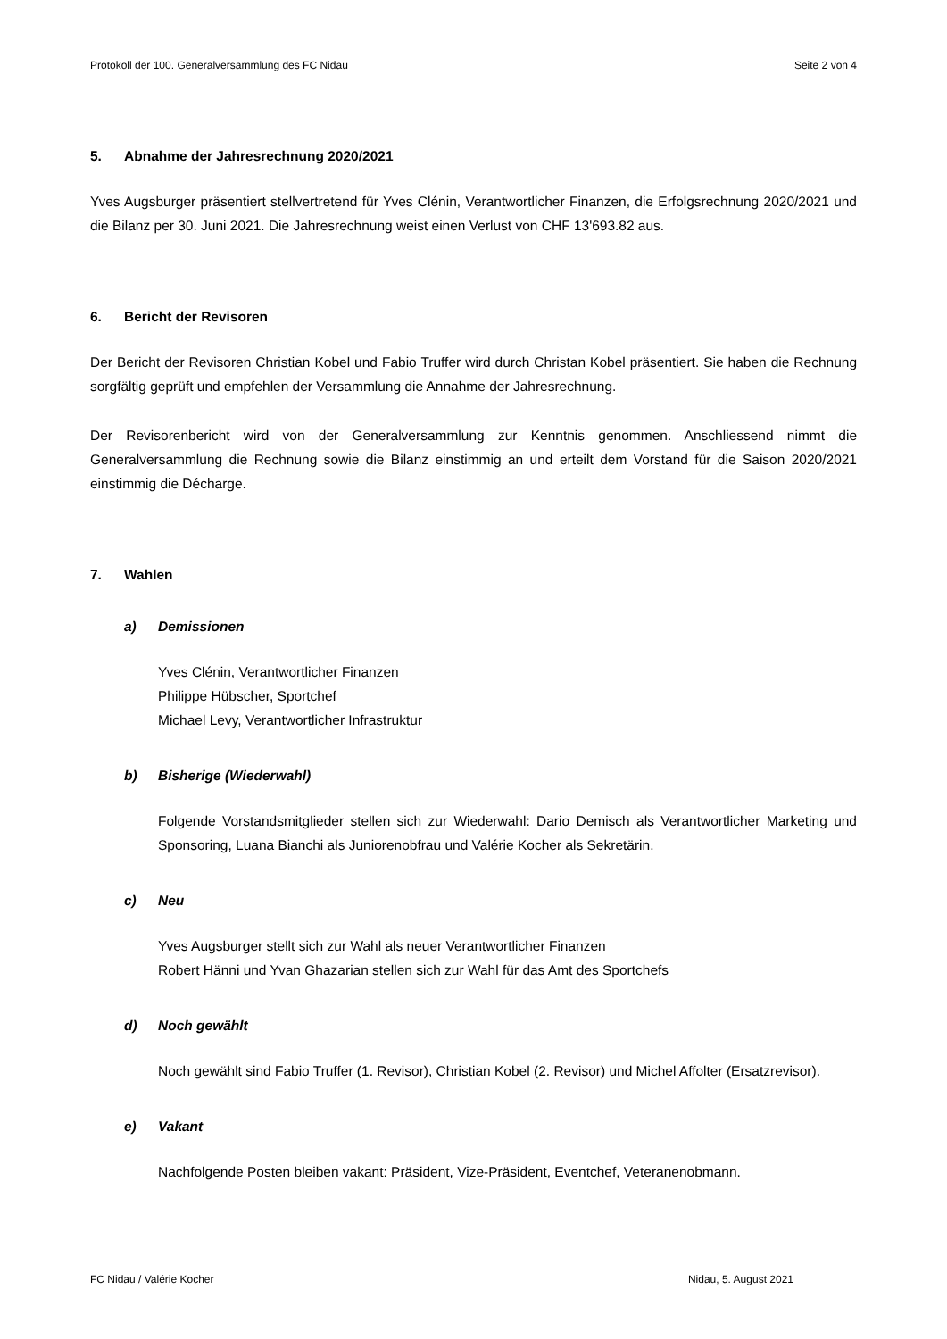Protokoll der 100. Generalversammlung des FC Nidau Seite 2 von 4
5. Abnahme der Jahresrechnung 2020/2021
Yves Augsburger präsentiert stellvertretend für Yves Clénin, Verantwortlicher Finanzen, die Erfolgsrechnung 2020/2021 und die Bilanz per 30. Juni 2021. Die Jahresrechnung weist einen Verlust von CHF 13'693.82 aus.
6. Bericht der Revisoren
Der Bericht der Revisoren Christian Kobel und Fabio Truffer wird durch Christan Kobel präsentiert. Sie haben die Rechnung sorgfältig geprüft und empfehlen der Versammlung die Annahme der Jahresrechnung.
Der Revisorenbericht wird von der Generalversammlung zur Kenntnis genommen. Anschliessend nimmt die Generalversammlung die Rechnung sowie die Bilanz einstimmig an und erteilt dem Vorstand für die Saison 2020/2021 einstimmig die Décharge.
7. Wahlen
a) Demissionen
Yves Clénin, Verantwortlicher Finanzen
Philippe Hübscher, Sportchef
Michael Levy, Verantwortlicher Infrastruktur
b) Bisherige (Wiederwahl)
Folgende Vorstandsmitglieder stellen sich zur Wiederwahl: Dario Demisch als Verantwortlicher Marketing und Sponsoring, Luana Bianchi als Juniorenobfrau und Valérie Kocher als Sekretärin.
c) Neu
Yves Augsburger stellt sich zur Wahl als neuer Verantwortlicher Finanzen
Robert Hänni und Yvan Ghazarian stellen sich zur Wahl für das Amt des Sportchefs
d) Noch gewählt
Noch gewählt sind Fabio Truffer (1. Revisor), Christian Kobel (2. Revisor) und Michel Affolter (Ersatzrevisor).
e) Vakant
Nachfolgende Posten bleiben vakant: Präsident, Vize-Präsident, Eventchef, Veteranenobmann.
FC Nidau / Valérie Kocher Nidau, 5. August 2021